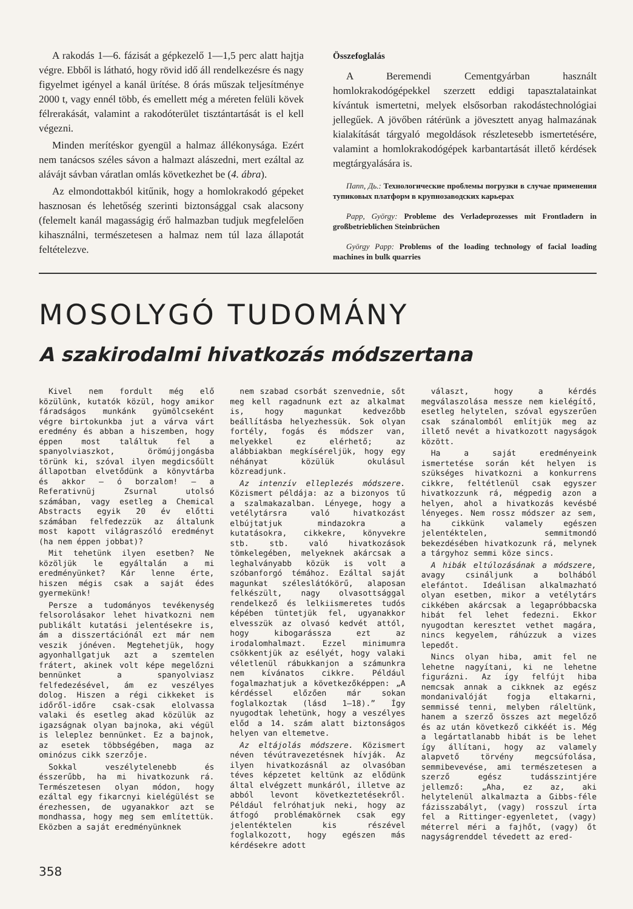A rakodás 1—6. fázisát a gépkezelő 1—1,5 perc alatt hajtja végre. Ebből is látható, hogy rövid idő áll rendelkezésre és nagy figyelmet igényel a kanál ürítése. 8 órás műszak teljesítménye 2000 t, vagy ennél több, és emellett még a méreten felüli kövek félrerakását, valamint a rakodóterület tisztántartását is el kell végezni.
Minden merítéskor gyengül a halmaz állékonysága. Ezért nem tanácsos széles sávon a halmazt alászedni, mert ezáltal az alávájt sávban váratlan omlás következhet be (4. ábra).
Az elmondottakból kitűnik, hogy a homlokrakodó gépeket hasznosan és lehetőség szerinti biztonsággal csak alacsony (felemelt kanál magasságig érő halmazban tudjuk megfelelően kihasználni, természetesen a halmaz nem túl laza állapotát feltételezve.
Összefoglalás
A Beremendi Cementgyárban használt homlokrakodógépekkel szerzett eddigi tapasztalatainkat kívántuk ismertetni, melyek elsősorban rakodástechnológiai jellegűek. A jövőben rátérünk a jövesztett anyag halmazának kialakítását tárgyaló megoldások részletesebb ismertetésére, valamint a homlokrakodógépek karbantartását illető kérdések megtárgyalására is.
Папп, Дь.: Технологические проблемы погрузки в случае применения тупиковых платформ в крупнозаводских карьерах
Papp, György: Probleme des Verladeprozesses mit Frontladern in großbetrieblichen Steinbrüchen
György Papp: Problems of the loading technology of facial loading machines in bulk quarries
MOSOLYGÓ TUDOMÁNY
A szakirodalmi hivatkozás módszertana
Kivel nem fordult még elő közülünk, kutatók közül, hogy amikor fáradságos munkánk gyümölcseként végre birtokunkba jut a várva várt eredmény és abban a hiszemben, hogy éppen most találtuk fel a spanyolviaszkot, örömújjongásba törünk ki, szóval ilyen megdicsőült állapotban elvetődünk a könyvtárba és akkor — ó borzalom! — a Referativnüj Zsurnal utolsó számában, vagy esetleg a Chemical Abstracts egyik 20 év előtti számában felfedezzük az általunk most kapott világraszóló eredményt (ha nem éppen jobbat)?
Mit tehetünk ilyen esetben? Ne közöljük le egyáltalán a mi eredményünket? Kár lenne érte, hiszen mégis csak a saját édes gyermekünk!
Persze a tudományos tevékenység felsorolásakor lehet hivatkozni nem publikált kutatási jelentésekre is, ám a disszertációnál ezt már nem veszik jónéven. Megtehetjük, hogy agyonhallgatjuk azt a szemtelen frátert, akinek volt képe megelőzni bennünket a spanyolviasz felfedezésével, ám ez veszélyes dolog. Hiszen a régi cikkeket is időről-időre csak-csak elolvassa valaki és esetleg akad közülük az igazságnak olyan bajnoka, aki végül is leleplez bennünket. Ez a bajnok, az esetek többségében, maga az ominózus cikk szerzője.
Sokkal veszélytelenebb és ésszerűbb, ha mi hivatkozunk rá. Természetesen olyan módon, hogy ezáltal egy fikarcnyi kielégülést se érezhessen, de ugyanakkor azt se mondhassa, hogy meg sem említettük. Eközben a saját eredményünknek
nem szabad csorbát szenvednie, sőt meg kell ragadnunk ezt az alkalmat is, hogy magunkat kedvezőbb beállításba helyezhessük. Sok olyan fortély, fogás és módszer van, melyekkel ez elérhető; az alábbiakban megkíséreljük, hogy egy néhányat közülük okulásul közreadjunk.
Az intenzív elleplezés módszere. Közismert példája: az a bizonyos tű a szalmakazalban. Lényege, hogy a vetélytársra való hivatkozást elbújtatjuk mindazokra a kutatásokra, cikkekre, könyvekre stb. stb. való hivatkozások tömkelegében, melyeknek akárcsak a leghalványabb közük is volt a szóbanforgó témához. Ezáltal saját magunkat széleslátókörű, alaposan felkészült, nagy olvasottsággal rendelkező és lelkiismeretes tudós képében tüntetjük fel, ugyanakkor elvesszük az olvasó kedvét attól, hogy kibogarássza ezt az irodalomhalmazt. Ezzel minimumra csökkentjük az esélyét, hogy valaki véletlenül rábukkanjon a számunkra nem kívánatos cikkre. Például fogalmazhatjuk a következőképpen: „A kérdéssel előzően már sokan foglalkoztak (lásd 1—18).” Így nyugodtak lehetünk, hogy a veszélyes előd a 14. szám alatt biztonságos helyen van eltemetve.
Az eltájolás módszere. Közismert néven tévútravezetésnek hívják. Az ilyen hivatkozásnál az olvasóban téves képzetet keltünk az elődünk által elvégzett munkáról, illetve az abból levont következtetésekről. Például felróhatjuk neki, hogy az átfogó problémakörnek csak egy jelentéktelen kis részével foglalkozott, hogy egészen más kérdésekre adott
választ, hogy a kérdés megválaszolása messze nem kielégítő, esetleg helytelen, szóval egyszerűen csak szánalomból említjük meg az illető nevét a hivatkozott nagyságok között.
Ha a saját eredményeink ismertetése során két helyen is szükséges hivatkozni a konkurrens cikkre, feltétlenül csak egyszer hivatkozzunk rá, mégpedig azon a helyen, ahol a hivatkozás kevésbé lényeges. Nem rossz módszer az sem, ha cikkünk valamely egészen jelentéktelen, semmitmondó bekezdésében hivatkozunk rá, melynek a tárgyhoz semmi köze sincs.
A hibák eltúlozásának a módszere, avagy csináljunk a bolhából elefántot. Ideálisan alkalmazható olyan esetben, mikor a vetélytárs cikkében akárcsak a legapróbbacska hibát fel lehet fedezni. Ekkor nyugodtan keresztet vethet magára, nincs kegyelem, ráhúzzuk a vizes lepedőt.
Nincs olyan hiba, amit fel ne lehetne nagyítani, ki ne lehetne figurázni. Az így felfújt hiba nemcsak annak a cikknek az egész mondanivalóját fogja eltakarni, semmissé tenni, melyben ráleltünk, hanem a szerző összes azt megelőző és az után következő cikkéét is. Még a legártatlanabb hibát is be lehet így állítani, hogy az valamely alapvető törvény megcsúfolása, semmibevevése, ami természetesen a szerző egész tudásszintjére jellemző: „Aha, ez az, aki helytelenül alkalmazta a Gibbs-féle fázisszabályt, (vagy) rosszul írta fel a Rittinger-egyenletet, (vagy) méterrel méri a fajhőt, (vagy) őt nagyságrenddel tévedett az ered-
358